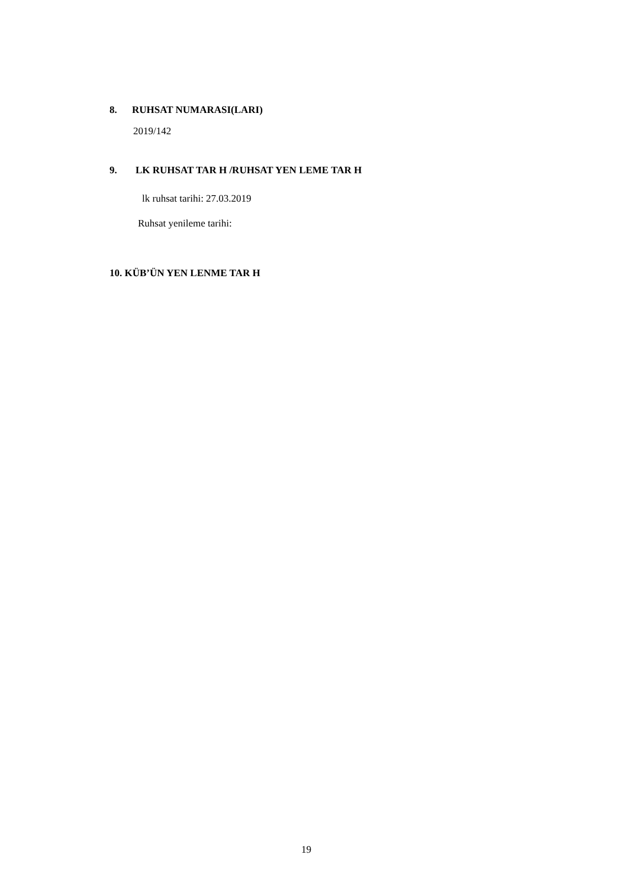8. RUHSAT NUMARASI(LARI)
2019/142
9. LK RUHSAT TAR H /RUHSAT YEN LEME TAR H
lk ruhsat tarihi: 27.03.2019
Ruhsat yenileme tarihi:
10. KÜB’ÜN YEN LENME TAR H
19